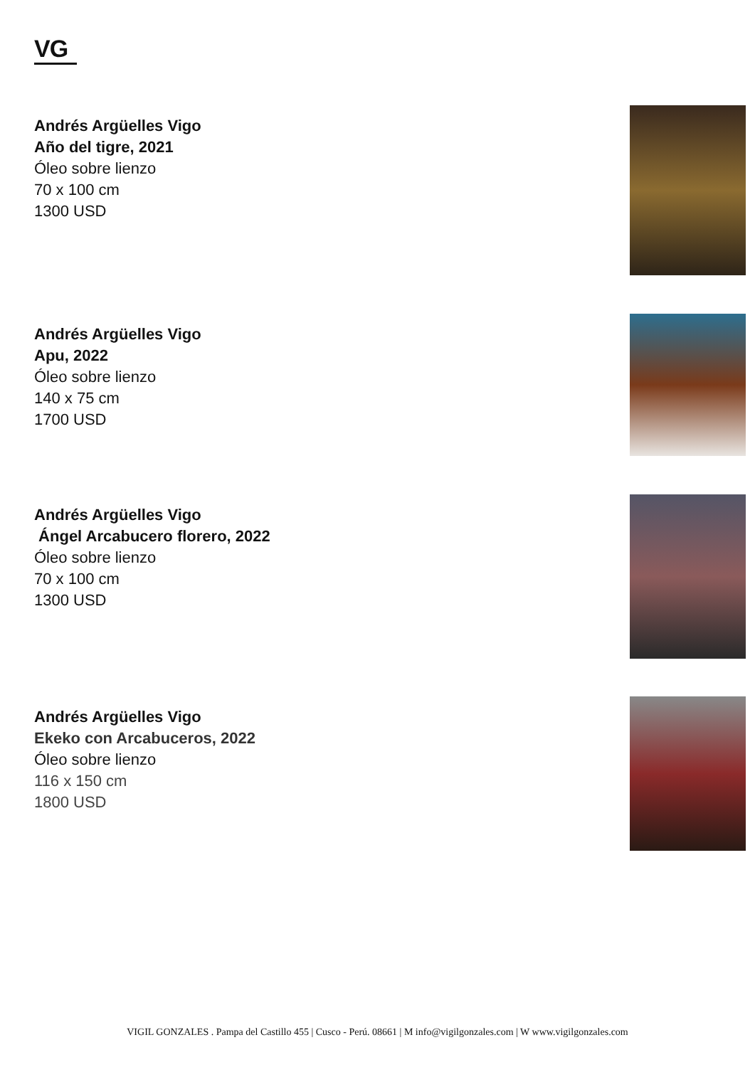VG
Andrés Argüelles Vigo
Año del tigre, 2021
Óleo sobre lienzo
70 x 100 cm
1300 USD
Andrés Argüelles Vigo
Apu, 2022
Óleo sobre lienzo
140 x 75 cm
1700 USD
Andrés Argüelles Vigo
Ángel Arcabucero florero, 2022
Óleo sobre lienzo
70 x 100 cm
1300 USD
Andrés Argüelles Vigo
Ekeko con Arcabuceros, 2022
Óleo sobre lienzo
116 x 150 cm
1800 USD
VIGIL GONZALES . Pampa del Castillo 455 | Cusco - Perú. 08661 | M info@vigilgonzales.com | W www.vigilgonzales.com